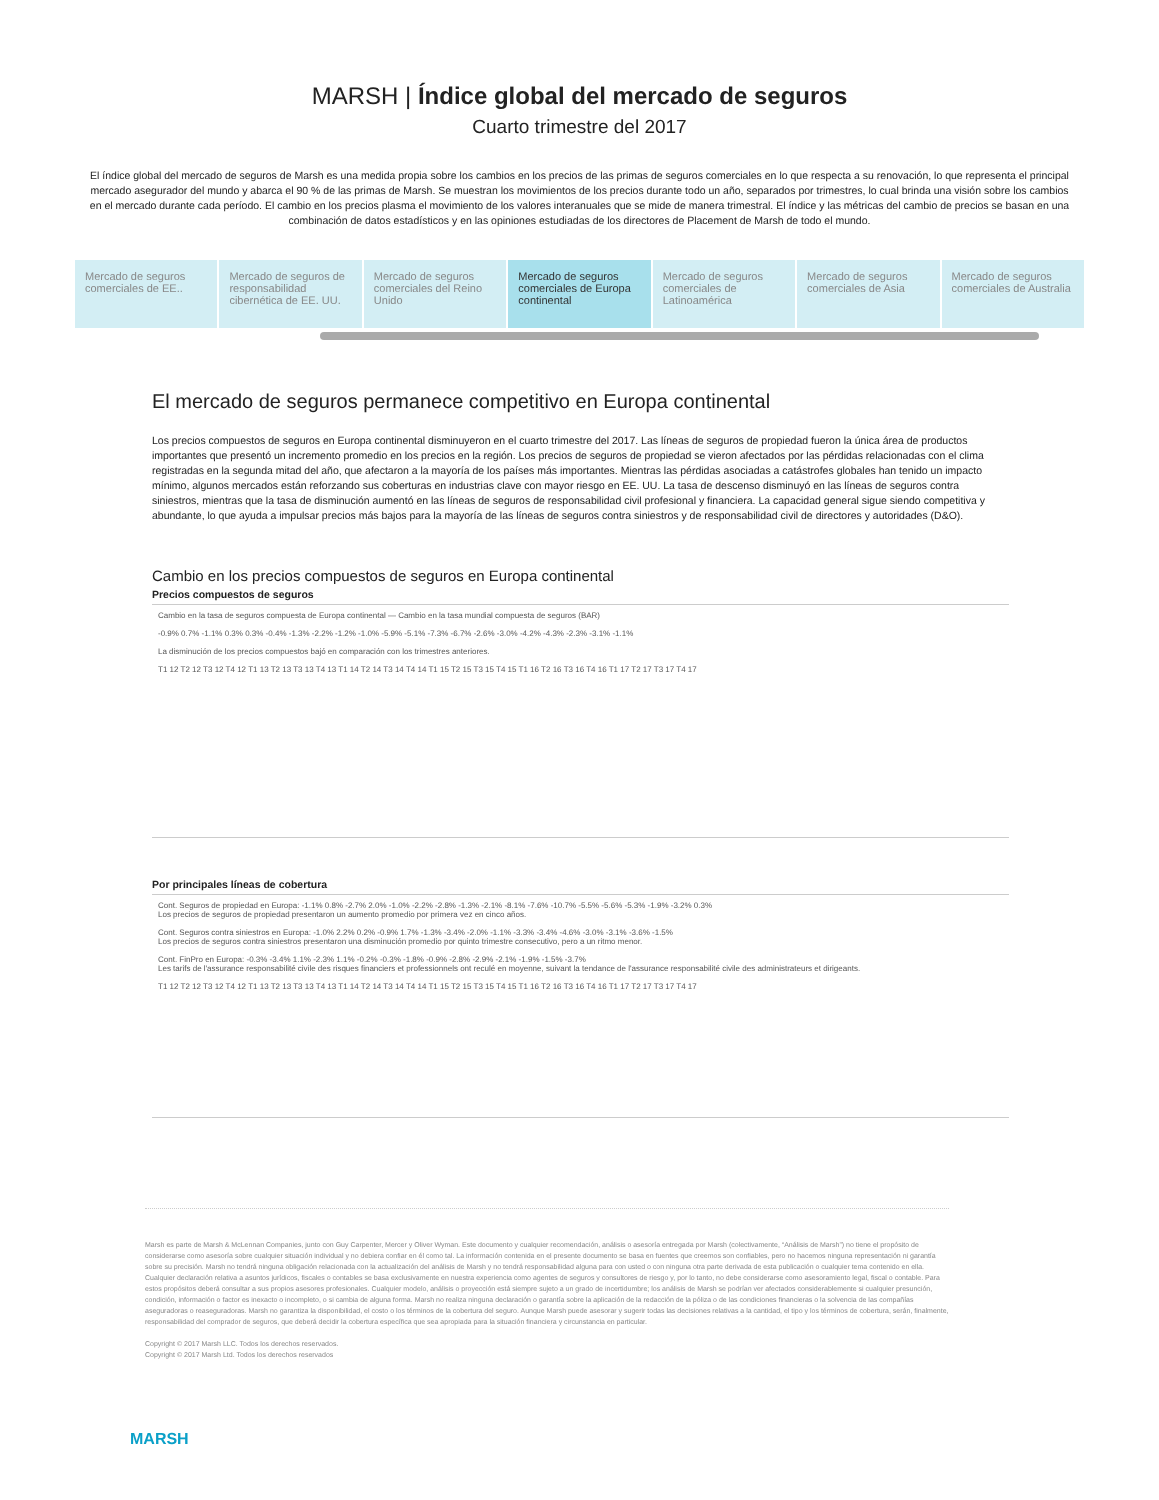MARSH | Índice global del mercado de seguros
Cuarto trimestre del 2017
El índice global del mercado de seguros de Marsh es una medida propia sobre los cambios en los precios de las primas de seguros comerciales en lo que respecta a su renovación, lo que representa el principal mercado asegurador del mundo y abarca el 90 % de las primas de Marsh. Se muestran los movimientos de los precios durante todo un año, separados por trimestres, lo cual brinda una visión sobre los cambios en el mercado durante cada período. El cambio en los precios plasma el movimiento de los valores interanuales que se mide de manera trimestral. El índice y las métricas del cambio de precios se basan en una combinación de datos estadísticos y en las opiniones estudiadas de los directores de Placement de Marsh de todo el mundo.
Mercado de seguros comerciales de EE..
Mercado de seguros de responsabilidad cibernética de EE. UU.
Mercado de seguros comerciales del Reino Unido
Mercado de seguros comerciales de Europa continental
Mercado de seguros comerciales de Latinoamérica
Mercado de seguros comerciales de Asia
Mercado de seguros comerciales de Australia
El mercado de seguros permanece competitivo en Europa continental
Los precios compuestos de seguros en Europa continental disminuyeron en el cuarto trimestre del 2017. Las líneas de seguros de propiedad fueron la única área de productos importantes que presentó un incremento promedio en los precios en la región. Los precios de seguros de propiedad se vieron afectados por las pérdidas relacionadas con el clima registradas en la segunda mitad del año, que afectaron a la mayoría de los países más importantes. Mientras las pérdidas asociadas a catástrofes globales han tenido un impacto mínimo, algunos mercados están reforzando sus coberturas en industrias clave con mayor riesgo en EE. UU. La tasa de descenso disminuyó en las líneas de seguros contra siniestros, mientras que la tasa de disminución aumentó en las líneas de seguros de responsabilidad civil profesional y financiera. La capacidad general sigue siendo competitiva y abundante, lo que ayuda a impulsar precios más bajos para la mayoría de las líneas de seguros contra siniestros y de responsabilidad civil de directores y autoridades (D&O).
Cambio en los precios compuestos de seguros en Europa continental
Precios compuestos de seguros
Cambio en la tasa de seguros compuesta de Europa continental — Cambio en la tasa mundial compuesta de seguros (BAR)
-0.9% 0.7% -1.1% 0.3% 0.3% -0.4% -1.3% -2.2% -1.2% -1.0% -5.9% -5.1% -7.3% -6.7% -2.6% -3.0% -4.2% -4.3% -2.3% -3.1% -1.1%
La disminución de los precios compuestos bajó en comparación con los trimestres anteriores.
T1 12 T2 12 T3 12 T4 12 T1 13 T2 13 T3 13 T4 13 T1 14 T2 14 T3 14 T4 14 T1 15 T2 15 T3 15 T4 15 T1 16 T2 16 T3 16 T4 16 T1 17 T2 17 T3 17 T4 17
Por principales líneas de cobertura
Cont. Seguros de propiedad en Europa: -1.1% 0.8% -2.7% 2.0% -1.0% -2.2% -2.8% -1.3% -2.1% -8.1% -7.6% -10.7% -5.5% -5.6% -5.3% -1.9% -3.2% 0.3%
Los precios de seguros de propiedad presentaron un aumento promedio por primera vez en cinco años.
Cont. Seguros contra siniestros en Europa: -1.0% 2.2% 0.2% -0.9% 1.7% -1.3% -3.4% -2.0% -1.1% -3.3% -3.4% -4.6% -3.0% -3.1% -3.6% -1.5%
Los precios de seguros contra siniestros presentaron una disminución promedio por quinto trimestre consecutivo, pero a un ritmo menor.
Cont. FinPro en Europa: -0.3% -3.4% 1.1% -2.3% 1.1% -0.2% -0.3% -1.8% -0.9% -2.8% -2.9% -2.1% -1.9% -1.5% -3.7%
Les tarifs de l'assurance responsabilité civile des risques financiers et professionnels ont reculé en moyenne, suivant la tendance de l'assurance responsabilité civile des administrateurs et dirigeants.
T1 12 T2 12 T3 12 T4 12 T1 13 T2 13 T3 13 T4 13 T1 14 T2 14 T3 14 T4 14 T1 15 T2 15 T3 15 T4 15 T1 16 T2 16 T3 16 T4 16 T1 17 T2 17 T3 17 T4 17
Marsh es parte de Marsh & McLennan Companies, junto con Guy Carpenter, Mercer y Oliver Wyman. Este documento y cualquier recomendación, análisis o asesoría entregada por Marsh (colectivamente, “Análisis de Marsh”) no tiene el propósito de considerarse como asesoría sobre cualquier situación individual y no debiera confiar en él como tal. La información contenida en el presente documento se basa en fuentes que creemos son confiables, pero no hacemos ninguna representación ni garantía sobre su precisión. Marsh no tendrá ninguna obligación relacionada con la actualización del análisis de Marsh y no tendrá responsabilidad alguna para con usted o con ninguna otra parte derivada de esta publicación o cualquier tema contenido en ella. Cualquier declaración relativa a asuntos jurídicos, fiscales o contables se basa exclusivamente en nuestra experiencia como agentes de seguros y consultores de riesgo y, por lo tanto, no debe considerarse como asesoramiento legal, fiscal o contable. Para estos propósitos deberá consultar a sus propios asesores profesionales. Cualquier modelo, análisis o proyección está siempre sujeto a un grado de incertidumbre; los análisis de Marsh se podrían ver afectados considerablemente si cualquier presunción, condición, información o factor es inexacto o incompleto, o si cambia de alguna forma. Marsh no realiza ninguna declaración o garantía sobre la aplicación de la redacción de la póliza o de las condiciones financieras o la solvencia de las compañías aseguradoras o reaseguradoras. Marsh no garantiza la disponibilidad, el costo o los términos de la cobertura del seguro. Aunque Marsh puede asesorar y sugerir todas las decisiones relativas a la cantidad, el tipo y los términos de cobertura, serán, finalmente, responsabilidad del comprador de seguros, que deberá decidir la cobertura específica que sea apropiada para la situación financiera y circunstancia en particular.
Copyright © 2017 Marsh LLC. Todos los derechos reservados.
Copyright © 2017 Marsh Ltd. Todos los derechos reservados
MARSH